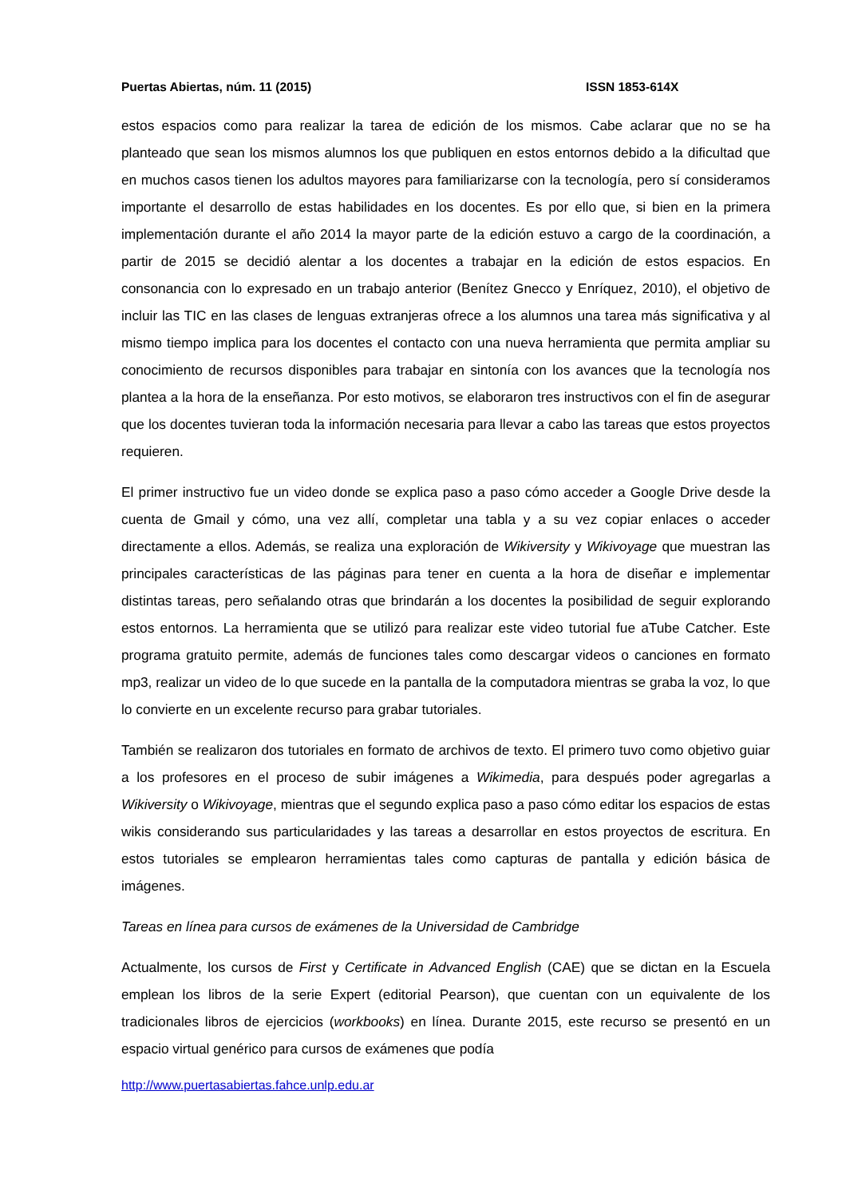Puertas Abiertas, núm. 11 (2015) ISSN 1853-614X
estos espacios como para realizar la tarea de edición de los mismos. Cabe aclarar que no se ha planteado que sean los mismos alumnos los que publiquen en estos entornos debido a la dificultad que en muchos casos tienen los adultos mayores para familiarizarse con la tecnología, pero sí consideramos importante el desarrollo de estas habilidades en los docentes. Es por ello que, si bien en la primera implementación durante el año 2014 la mayor parte de la edición estuvo a cargo de la coordinación, a partir de 2015 se decidió alentar a los docentes a trabajar en la edición de estos espacios. En consonancia con lo expresado en un trabajo anterior (Benítez Gnecco y Enríquez, 2010), el objetivo de incluir las TIC en las clases de lenguas extranjeras ofrece a los alumnos una tarea más significativa y al mismo tiempo implica para los docentes el contacto con una nueva herramienta que permita ampliar su conocimiento de recursos disponibles para trabajar en sintonía con los avances que la tecnología nos plantea a la hora de la enseñanza. Por esto motivos, se elaboraron tres instructivos con el fin de asegurar que los docentes tuvieran toda la información necesaria para llevar a cabo las tareas que estos proyectos requieren.
El primer instructivo fue un video donde se explica paso a paso cómo acceder a Google Drive desde la cuenta de Gmail y cómo, una vez allí, completar una tabla y a su vez copiar enlaces o acceder directamente a ellos. Además, se realiza una exploración de Wikiversity y Wikivoyage que muestran las principales características de las páginas para tener en cuenta a la hora de diseñar e implementar distintas tareas, pero señalando otras que brindarán a los docentes la posibilidad de seguir explorando estos entornos. La herramienta que se utilizó para realizar este video tutorial fue aTube Catcher. Este programa gratuito permite, además de funciones tales como descargar videos o canciones en formato mp3, realizar un video de lo que sucede en la pantalla de la computadora mientras se graba la voz, lo que lo convierte en un excelente recurso para grabar tutoriales.
También se realizaron dos tutoriales en formato de archivos de texto. El primero tuvo como objetivo guiar a los profesores en el proceso de subir imágenes a Wikimedia, para después poder agregarlas a Wikiversity o Wikivoyage, mientras que el segundo explica paso a paso cómo editar los espacios de estas wikis considerando sus particularidades y las tareas a desarrollar en estos proyectos de escritura. En estos tutoriales se emplearon herramientas tales como capturas de pantalla y edición básica de imágenes.
Tareas en línea para cursos de exámenes de la Universidad de Cambridge
Actualmente, los cursos de First y Certificate in Advanced English (CAE) que se dictan en la Escuela emplean los libros de la serie Expert (editorial Pearson), que cuentan con un equivalente de los tradicionales libros de ejercicios (workbooks) en línea. Durante 2015, este recurso se presentó en un espacio virtual genérico para cursos de exámenes que podía
http://www.puertasabiertas.fahce.unlp.edu.ar